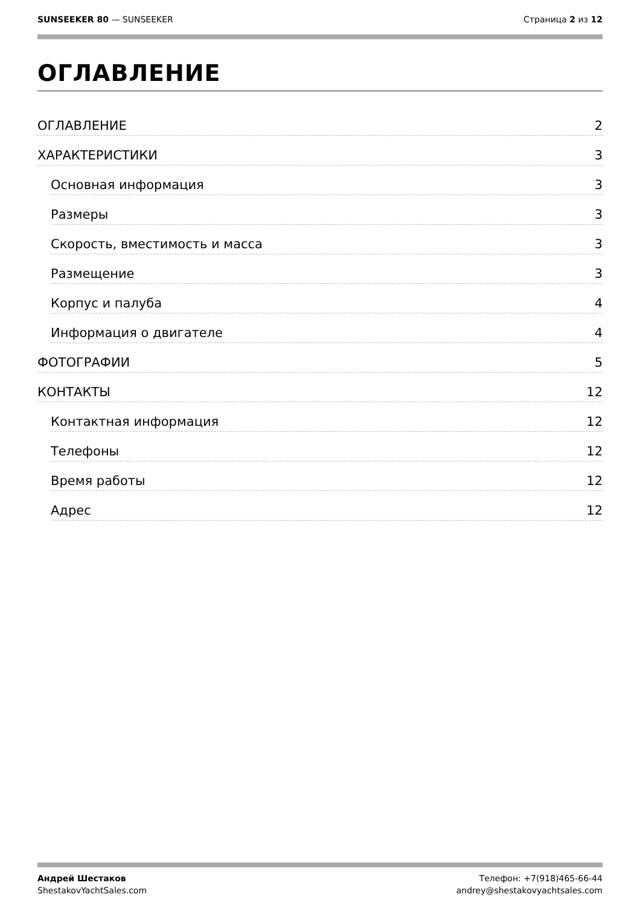SUNSEEKER 80 — SUNSEEKER Страница 2 из 12
ОГЛАВЛЕНИЕ
ОГЛАВЛЕНИЕ 2
ХАРАКТЕРИСТИКИ 3
Основная информация 3
Размеры 3
Скорость, вместимость и масса 3
Размещение 3
Корпус и палуба 4
Информация о двигателе 4
ФОТОГРАФИИ 5
КОНТАКТЫ 12
Контактная информация 12
Телефоны 12
Время работы 12
Адрес 12
Андрей Шестаков
ShestakovYachtSales.com
Телефон: +7(918)465-66-44
andrey@shestakovyachtsales.com